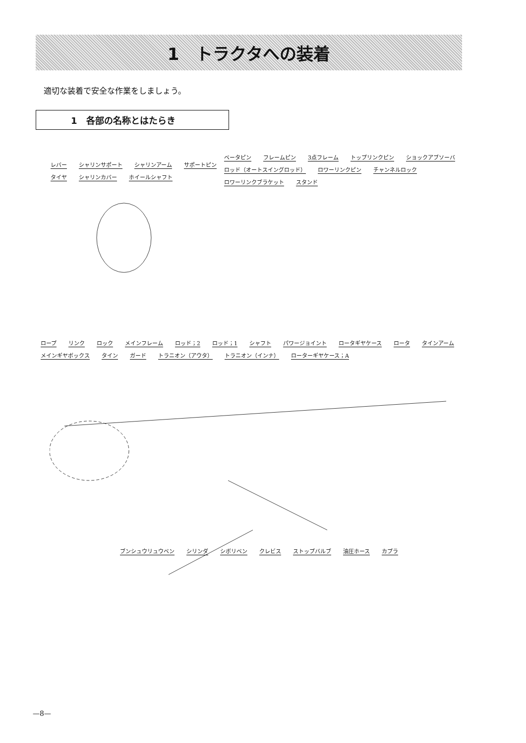1　トラクタへの装着
適切な装着で安全な作業をしましょう。
1　各部の名称とはたらき
レバー シャリンサポート シャリンアーム サポートピン タイヤ シャリンカバー ホイールシャフト
ベータピン フレームピン 3点フレーム トップリンクピン ショックアブソーバ ロッド（オートスイングロッド） ロワーリンクピン チャンネルロック ロワーリンクブラケット スタンド
ロープ リンク ロック メインフレーム ロッド；2 ロッド；1 シャフト パワージョイント ロータギヤケース ロータ タインアーム メインギヤボックス タイン ガード トラニオン（アウタ） トラニオン（インナ） ローターギヤケース；A
ブンシュウリュウベン シリンダ シボリベン クレビス ストップバルブ 油圧ホース カプラ
—8—